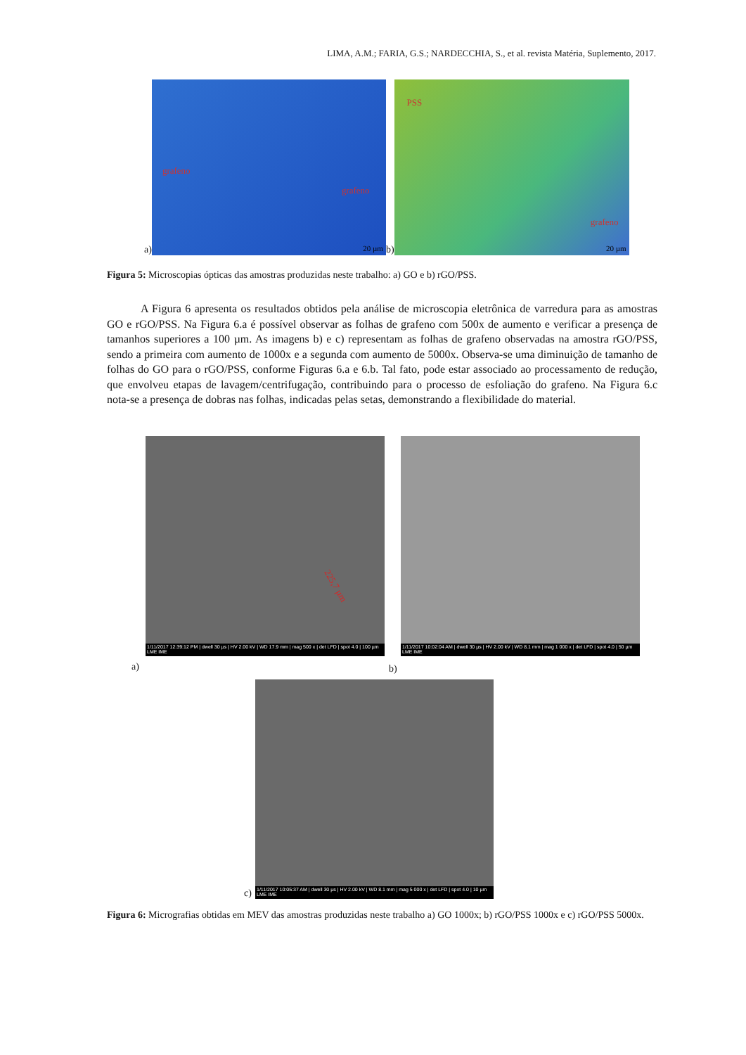LIMA, A.M.; FARIA, G.S.; NARDECCHIA, S., et al. revista Matéria, Suplemento, 2017.
a)
grafeno
grafeno
20 µm
b)
PSS
grafeno
20 µm
Figura 5: Microscopias ópticas das amostras produzidas neste trabalho: a) GO e b) rGO/PSS.
A Figura 6 apresenta os resultados obtidos pela análise de microscopia eletrônica de varredura para as amostras GO e rGO/PSS. Na Figura 6.a é possível observar as folhas de grafeno com 500x de aumento e verificar a presença de tamanhos superiores a 100 µm. As imagens b) e c) representam as folhas de grafeno observadas na amostra rGO/PSS, sendo a primeira com aumento de 1000x e a segunda com aumento de 5000x. Observa-se uma diminuição de tamanho de folhas do GO para o rGO/PSS, conforme Figuras 6.a e 6.b. Tal fato, pode estar associado ao processamento de redução, que envolveu etapas de lavagem/centrifugação, contribuindo para o processo de esfoliação do grafeno. Na Figura 6.c nota-se a presença de dobras nas folhas, indicadas pelas setas, demonstrando a flexibilidade do material.
225,7 µm
1/11/2017 12:39:12 PM | dwell 30 µs | HV 2.00 kV | WD 17.9 mm | mag 500 x | det LFD | spot 4.0 | 100 µm LME IME
1/11/2017 10:02:04 AM | dwell 30 µs | HV 2.00 kV | WD 8.1 mm | mag 1 000 x | det LFD | spot 4.0 | 50 µm LME IME
a) b)
1/11/2017 10:05:37 AM | dwell 30 µs | HV 2.00 kV | WD 8.1 mm | mag 5 000 x | det LFD | spot 4.0 | 10 µm LME IME
c)
Figura 6: Micrografias obtidas em MEV das amostras produzidas neste trabalho a) GO 1000x; b) rGO/PSS 1000x e c) rGO/PSS 5000x.